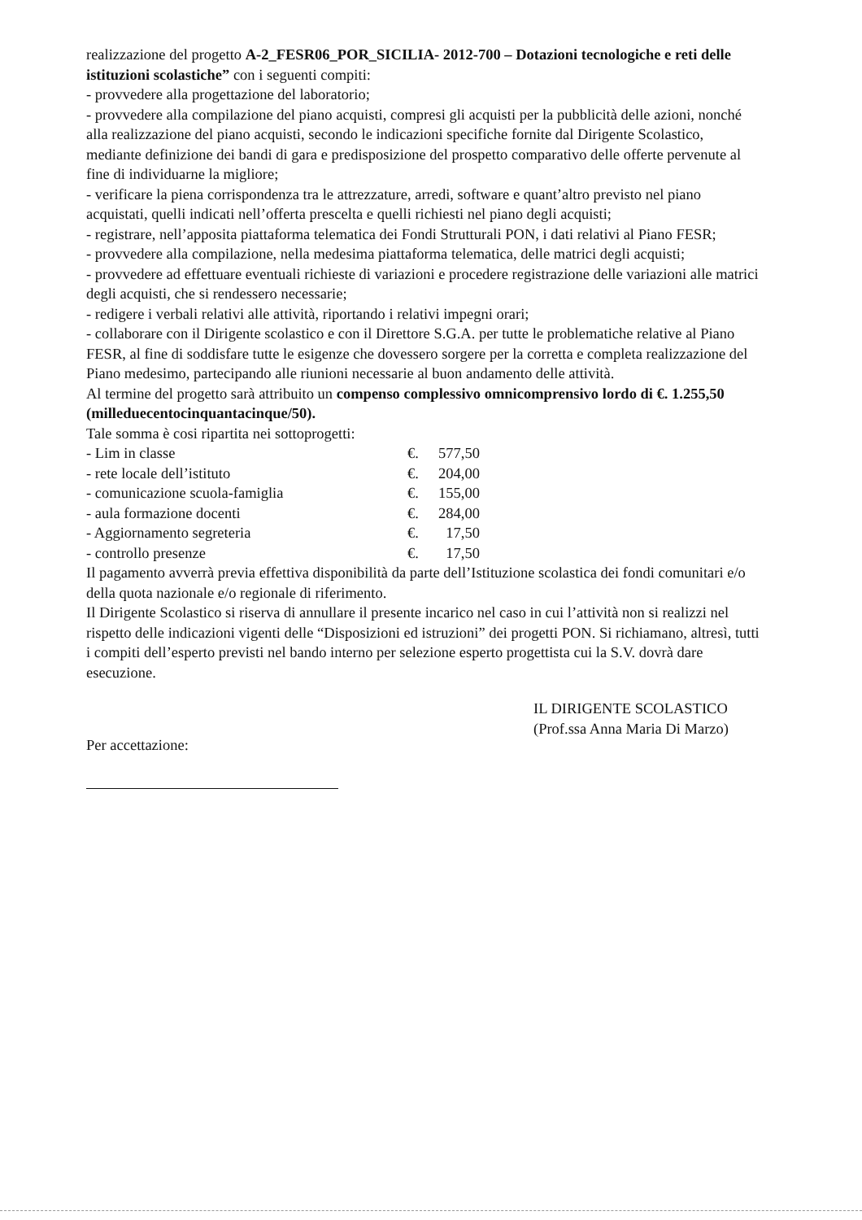realizzazione del progetto A-2_FESR06_POR_SICILIA- 2012-700 – Dotazioni tecnologiche e reti delle istituzioni scolastiche” con i seguenti compiti:
- provvedere alla progettazione del laboratorio;
- provvedere alla compilazione del piano acquisti, compresi gli acquisti per la pubblicità delle azioni, nonché alla realizzazione del piano acquisti, secondo le indicazioni specifiche fornite dal Dirigente Scolastico, mediante definizione dei bandi di gara e predisposizione del prospetto comparativo delle offerte pervenute al fine di individuarne la migliore;
- verificare la piena corrispondenza tra le attrezzature, arredi, software e quant’altro previsto nel piano acquistati, quelli indicati nell’offerta prescelta e quelli richiesti nel piano degli acquisti;
- registrare, nell’apposita piattaforma telematica dei Fondi Strutturali PON, i dati relativi al Piano FESR;
- provvedere alla compilazione, nella medesima piattaforma telematica, delle matrici degli acquisti;
- provvedere ad effettuare eventuali richieste di variazioni e procedere registrazione delle variazioni alle matrici degli acquisti, che si rendessero necessarie;
- redigere i verbali relativi alle attività, riportando i relativi impegni orari;
- collaborare con il Dirigente scolastico e con il Direttore S.G.A. per tutte le problematiche relative al Piano FESR, al fine di soddisfare tutte le esigenze che dovessero sorgere per la corretta e completa realizzazione del Piano medesimo, partecipando alle riunioni necessarie al buon andamento delle attività.
Al termine del progetto sarà attribuito un compenso complessivo omnicomprensivo lordo di €. 1.255,50 (milleduecentocinquantacinque/50).
Tale somma è cosi ripartita nei sottoprogetti:
| - Lim in classe | €. | 577,50 |
| - rete locale dell’istituto | €. | 204,00 |
| - comunicazione scuola-famiglia | €. | 155,00 |
| - aula formazione docenti | €. | 284,00 |
| - Aggiornamento segreteria | €. | 17,50 |
| - controllo presenze | €. | 17,50 |
Il pagamento avverrà previa effettiva disponibilità da parte dell’Istituzione scolastica dei fondi comunitari e/o della quota nazionale e/o regionale di riferimento.
Il Dirigente Scolastico si riserva di annullare il presente incarico nel caso in cui l’attività non si realizzi nel rispetto delle indicazioni vigenti delle “Disposizioni ed istruzioni” dei progetti PON. Si richiamano, altresì, tutti i compiti dell’esperto previsti nel bando interno per selezione esperto progettista cui la S.V. dovrà dare esecuzione.
Per accettazione:
IL DIRIGENTE SCOLASTICO
(Prof.ssa Anna Maria Di Marzo)